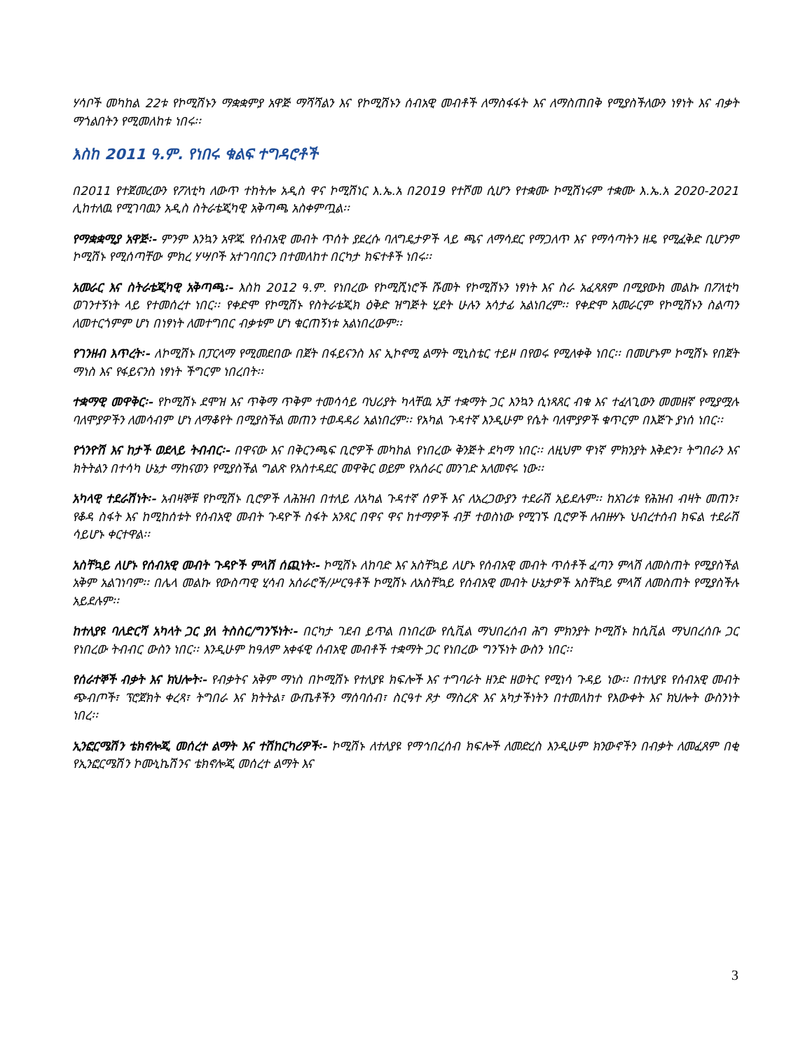ሃሳቦች መካከል 22ቱ የኮሚሽኑን ማቋቋምያ አዋጅ ማሻሻልን እና የኮሚሽኑን ሰብአዊ መብቶች ለማስፋፋት እና ለማስጠበቅ የሚያስችለውን ነፃነት እና ብቃት ማጎልበትን የሚመለከቱ ነበሩ፡፡
እስከ 2011 ዓ.ም. የነበሩ ቁልፍ ተግዳሮቶች
በ2011 የተጀመረውን የፖለቲካ ለውጥ ተከትሎ አዲስ ዋና ኮሚሽነር እ.ኤ.አ በ2019 የተሾመ ሲሆን የተቋሙ ኮሚሽነሩም ተቋሙ እ.ኤ.አ 2020-2021 ሊከተለዉ የሚገባዉን አዲስ ስትራቴጂካዊ አቅጣጫ አስቀምጧል፡፡
የማቋቋሚያ አዋጅ፡- ምንም እንኳን አዋጁ የሰብአዊ መብት ጥሰት ያደረሱ ባለግዴታዎች ላይ ጫና ለማሳደር የማጋለጥ እና የማሳጣትን ዘዴ የሚፈቅድ ቢሆንም ኮሚሽኑ የሚሰጣቸው ምክረ ሃሣቦች አተገባበርን በተመለከተ በርካታ ክፍተቶች ነበሩ፡፡
አመራር እና ስትራቴጂካዊ አቅጣጫ፡- እስከ 2012 ዓ.ም. የነበረው የኮሚሺነሮች ሹመት የኮሚሽኑን ነፃነት እና ስራ አፈጻጸም በሚያውክ መልኩ በፖለቲካ ወገንተኝነት ላይ የተመሰረተ ነበር፡፡ የቀድሞ የኮሚሽኑ የስትራቴጂክ ዕቅድ ዝግጅት ሂደት ሁሉን አሳታፊ አልነበረም፡፡ የቀድሞ አመራርም የኮሚሽኑን ስልጣን ለመተርጎምም ሆነ በነፃነት ለመተግበር ብቃቱም ሆነ ቁርጠኝነቱ አልነበረውም፡፡
የገንዘብ እጥረት፡- ለኮሚሽኑ በፓርላማ የሚመደበው በጀት በፋይናንስ እና ኢኮኖሚ ልማት ሚኒስቴር ተይዞ በየወሩ የሚለቀቅ ነበር፡፡ በመሆኑም ኮሚሽኑ የበጀት ማነስ እና የፋይናንስ ነፃነት ችግርም ነበረበት፡፡
ተቋማዊ መዋቅር፡- የኮሚሽኑ ደሞዝ እና ጥቅማ ጥቅም ተመሳሳይ ባህሪያት ካላቸዉ አቻ ተቋማት ጋር እንኳን ሲነጻጸር ብቁ እና ተፈላጊውን መመዘኛ የሚያሟሉ ባለሞያዎችን ለመሳብም ሆነ ለማቆየት በሚያስችል መጠን ተወዳዳሪ አልነበረም፡፡ የአካል ጉዳተኛ እንዲሁም የሴት ባለሞያዎች ቁጥርም በእጅጉ ያነሰ ነበር፡፡
የጎንዮሽ እና ከታች ወደላይ ትብብር፡- በዋናው እና በቅርንጫፍ ቢሮዎች መካከል የነበረው ቅንጅት ደካማ ነበር፡፡ ለዚህም ዋነኛ ምክንያት እቅድን፣ ትግበራን እና ክትትልን በተሳካ ሁኔታ ማከናወን የሚያስችል ግልጽ የአስተዳደር መዋቅር ወይም የአሰራር መንገድ አለመኖሩ ነው፡፡
አካላዊ ተደራሽነት፡- አብዛኞቹ የኮሚሽኑ ቢሮዎች ለሕዝብ በተለይ ለአካል ጉዳተኛ ሰዎች እና ለአረጋውያን ተደራሽ አይደሉም፡፡ ከአገሪቱ የሕዝብ ብዛት መጠን፣ የቆዳ ስፋት እና ከሚከሰቱት የሰብአዊ መብት ጉዳዮች ስፋት አንጻር በዋና ዋና ከተማዎች ብቻ ተወስነው የሚገኙ ቢሮዎች ለብዙሃኑ ህብረተሰብ ክፍል ተደራሽ ሳይሆኑ ቀርተዋል፡፡
አስቸኳይ ለሆኑ የሰብአዊ መብት ጉዳዮች ምላሽ ሰጪነት፡- ኮሚሽኑ ለከባድ እና አስቸኳይ ለሆኑ የሰብአዊ መብት ጥሰቶች ፈጣን ምላሽ ለመስጠት የሚያስችል አቅም አልገነባም፡፡ በሌላ መልኩ የውስጣዊ ሂሳብ አሰራሮች/ሥርዓቶች ኮሚሽኑ ለአስቸኳይ የሰብአዊ መብት ሁኔታዎች አስቸኳይ ምላሽ ለመስጠት የሚያስችሉ አይደሉም፡፡
ከተለያዩ ባለድርሻ አካላት ጋር ያለ ትስስር/ግንኙነት፡- በርካታ ገደብ ይጥል በነበረው የሲቪል ማህበረሰብ ሕግ ምክንያት ኮሚሽኑ ከሲቪል ማህበረሰቡ ጋር የነበረው ትብብር ውስን ነበር፡፡ እንዲሁም ከዓለም አቀፋዊ ሰብአዊ መብቶች ተቋማት ጋር የነበረው ግንኙነት ውስን ነበር፡፡
የሰራተኞች ብቃት እና ክህሎት፡- የብቃትና አቅም ማነስ በኮሚሽኑ የተለያዩ ክፍሎች እና ተግባራት ዘንድ ዘወትር የሚነሳ ጉዳይ ነው፡፡ በተለያዩ የሰብአዊ መብት ጭብጦች፣ ፕሮጀክት ቀረጻ፣ ትግበራ እና ክትትል፣ ውጤቶችን ማሰባሰብ፣ ስርዓተ ጾታ ማስረጽ እና አካታችነትን በተመለከተ የእውቀት እና ክህሎት ውስንነት ነበረ፡፡
ኢንፎርሜሽን ቴክኖሎጂ መሰረተ ልማት እና ተሽከርካሪዎች፡- ኮሚሽኑ ለተለያዩ የማኅበረሰብ ክፍሎች ለመድረስ እንዲሁም ክንውኖችን በብቃት ለመፈጸም በቂ የኢንፎርሜሽን ኮሙኒኬሽንና ቴክኖሎጂ መሰረተ ልማት እና
3